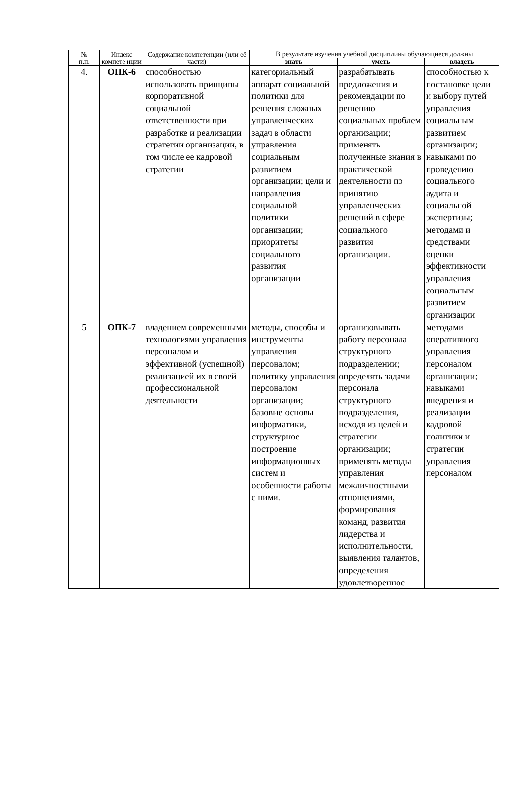| № п.п. | Индекс компете нции | Содержание компетенции (или её части) | В результате изучения учебной дисциплины обучающиеся должны | | |
| --- | --- | --- | --- | --- | --- |
| | | | знать | уметь | владеть |
| 4. | ОПК-6 | способностью использовать принципы корпоративной социальной ответственности при разработке и реализации стратегии организации, в том числе ее кадровой стратегии | категориальный аппарат социальной политики для решения сложных управленческих задач в области управления социальным развитием организации; цели и направления социальной политики организации; приоритеты социального развития организации | разрабатывать предложения и рекомендации по решению социальных проблем организации; применять полученные знания в практической деятельности по принятию управленческих решений в сфере социального развития организации. | способностью к постановке цели и выбору путей управления социальным развитием организации; навыками по проведению социального аудита и социальной экспертизы; методами и средствами оценки эффективности управления социальным развитием организации |
| 5 | ОПК-7 | владением современными технологиями управления персоналом и эффективной (успешной) реализацией их в своей профессиональной деятельности | методы, способы и инструменты управления персоналом; политику управления персоналом организации; базовые основы информатики, структурное построение информационных систем и особенности работы с ними. | организовывать работу персонала структурного подразделении; определять задачи персонала структурного подразделения, исходя из целей и стратегии организации; применять методы управления межличностными отношениями, формирования команд, развития лидерства и исполнительности, выявления талантов, определения удовлетвореннос | методами оперативного управления персоналом организации; навыками внедрения и реализации кадровой политики и стратегии управления персоналом |